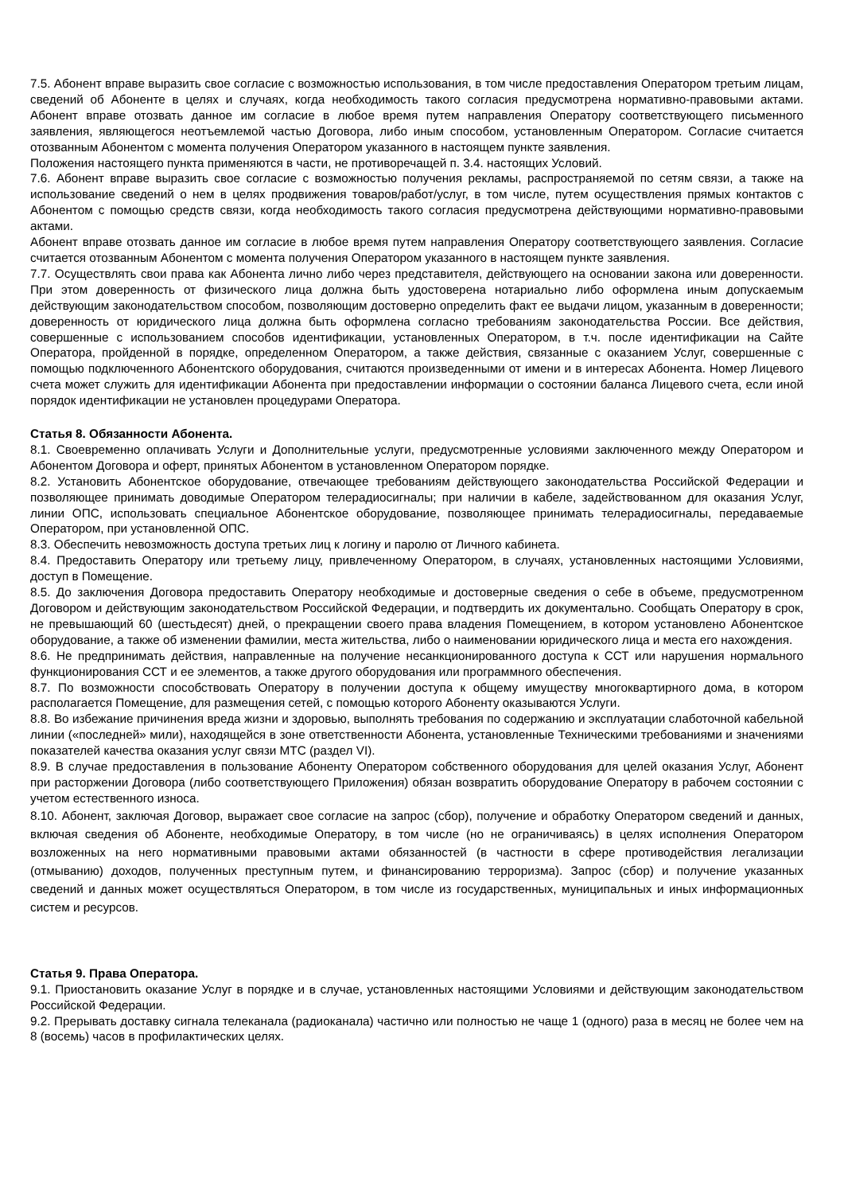7.5. Абонент вправе выразить свое согласие с возможностью использования, в том числе предоставления Оператором третьим лицам, сведений об Абоненте в целях и случаях, когда необходимость такого согласия предусмотрена нормативно-правовыми актами. Абонент вправе отозвать данное им согласие в любое время путем направления Оператору соответствующего письменного заявления, являющегося неотъемлемой частью Договора, либо иным способом, установленным Оператором. Согласие считается отозванным Абонентом с момента получения Оператором указанного в настоящем пункте заявления.
Положения настоящего пункта применяются в части, не противоречащей п. 3.4. настоящих Условий.
7.6. Абонент вправе выразить свое согласие с возможностью получения рекламы, распространяемой по сетям связи, а также на использование сведений о нем в целях продвижения товаров/работ/услуг, в том числе, путем осуществления прямых контактов с Абонентом с помощью средств связи, когда необходимость такого согласия предусмотрена действующими нормативно-правовыми актами.
Абонент вправе отозвать данное им согласие в любое время путем направления Оператору соответствующего заявления. Согласие считается отозванным Абонентом с момента получения Оператором указанного в настоящем пункте заявления.
7.7. Осуществлять свои права как Абонента лично либо через представителя, действующего на основании закона или доверенности. При этом доверенность от физического лица должна быть удостоверена нотариально либо оформлена иным допускаемым действующим законодательством способом, позволяющим достоверно определить факт ее выдачи лицом, указанным в доверенности; доверенность от юридического лица должна быть оформлена согласно требованиям законодательства России. Все действия, совершенные с использованием способов идентификации, установленных Оператором, в т.ч. после идентификации на Сайте Оператора, пройденной в порядке, определенном Оператором, а также действия, связанные с оказанием Услуг, совершенные с помощью подключенного Абонентского оборудования, считаются произведенными от имени и в интересах Абонента. Номер Лицевого счета может служить для идентификации Абонента при предоставлении информации о состоянии баланса Лицевого счета, если иной порядок идентификации не установлен процедурами Оператора.
Статья 8. Обязанности Абонента.
8.1. Своевременно оплачивать Услуги и Дополнительные услуги, предусмотренные условиями заключенного между Оператором и Абонентом Договора и оферт, принятых Абонентом в установленном Оператором порядке.
8.2. Установить Абонентское оборудование, отвечающее требованиям действующего законодательства Российской Федерации и позволяющее принимать доводимые Оператором телерадиосигналы; при наличии в кабеле, задействованном для оказания Услуг, линии ОПС, использовать специальное Абонентское оборудование, позволяющее принимать телерадиосигналы, передаваемые Оператором, при установленной ОПС.
8.3. Обеспечить невозможность доступа третьих лиц к логину и паролю от Личного кабинета.
8.4. Предоставить Оператору или третьему лицу, привлеченному Оператором, в случаях, установленных настоящими Условиями, доступ в Помещение.
8.5. До заключения Договора предоставить Оператору необходимые и достоверные сведения о себе в объеме, предусмотренном Договором и действующим законодательством Российской Федерации, и подтвердить их документально. Сообщать Оператору в срок, не превышающий 60 (шестьдесят) дней, о прекращении своего права владения Помещением, в котором установлено Абонентское оборудование, а также об изменении фамилии, места жительства, либо о наименовании юридического лица и места его нахождения.
8.6. Не предпринимать действия, направленные на получение несанкционированного доступа к ССТ или нарушения нормального функционирования ССТ и ее элементов, а также другого оборудования или программного обеспечения.
8.7. По возможности способствовать Оператору в получении доступа к общему имуществу многоквартирного дома, в котором располагается Помещение, для размещения сетей, с помощью которого Абоненту оказываются Услуги.
8.8. Во избежание причинения вреда жизни и здоровью, выполнять требования по содержанию и эксплуатации слаботочной кабельной линии («последней» мили), находящейся в зоне ответственности Абонента, установленные Техническими требованиями и значениями показателей качества оказания услуг связи МТС (раздел VI).
8.9. В случае предоставления в пользование Абоненту Оператором собственного оборудования для целей оказания Услуг, Абонент при расторжении Договора (либо соответствующего Приложения) обязан возвратить оборудование Оператору в рабочем состоянии с учетом естественного износа.
8.10. Абонент, заключая Договор, выражает свое согласие на запрос (сбор), получение и обработку Оператором сведений и данных, включая сведения об Абоненте, необходимые Оператору, в том числе (но не ограничиваясь) в целях исполнения Оператором возложенных на него нормативными правовыми актами обязанностей (в частности в сфере противодействия легализации (отмыванию) доходов, полученных преступным путем, и финансированию терроризма). Запрос (сбор) и получение указанных сведений и данных может осуществляться Оператором, в том числе из государственных, муниципальных и иных информационных систем и ресурсов.
Статья 9. Права Оператора.
9.1. Приостановить оказание Услуг в порядке и в случае, установленных настоящими Условиями и действующим законодательством Российской Федерации.
9.2. Прерывать доставку сигнала телеканала (радиоканала) частично или полностью не чаще 1 (одного) раза в месяц не более чем на 8 (восемь) часов в профилактических целях.